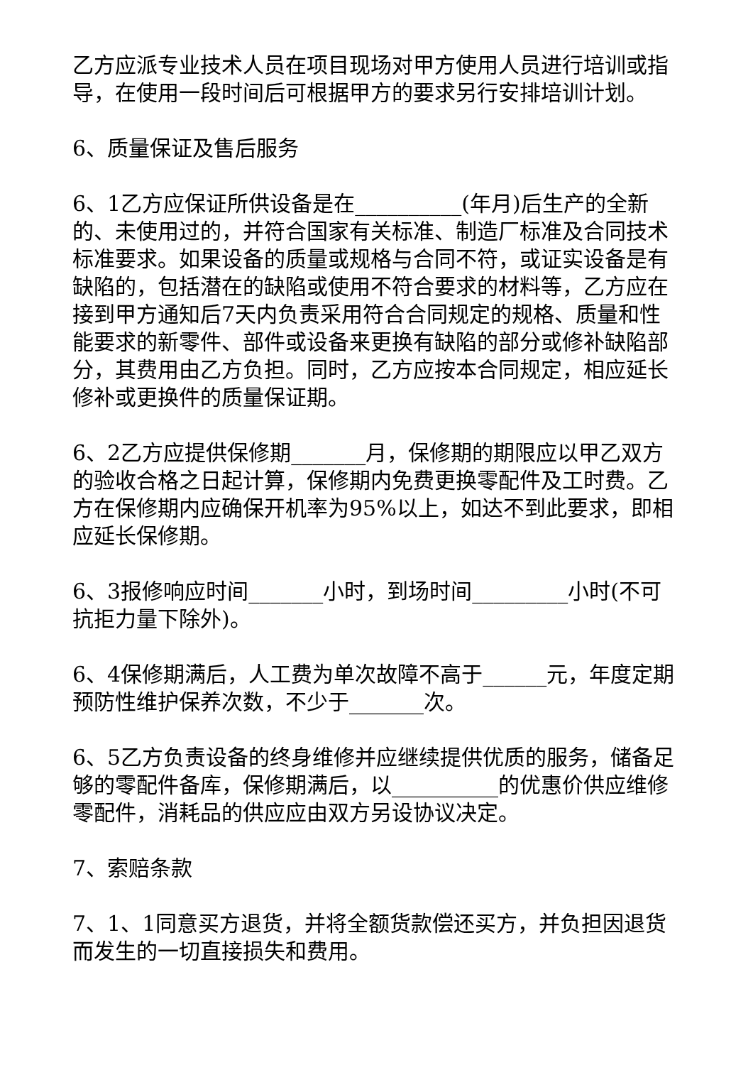乙方应派专业技术人员在项目现场对甲方使用人员进行培训或指导，在使用一段时间后可根据甲方的要求另行安排培训计划。
6、质量保证及售后服务
6、1乙方应保证所供设备是在__________(年月)后生产的全新的、未使用过的，并符合国家有关标准、制造厂标准及合同技术标准要求。如果设备的质量或规格与合同不符，或证实设备是有缺陷的，包括潜在的缺陷或使用不符合要求的材料等，乙方应在接到甲方通知后7天内负责采用符合合同规定的规格、质量和性能要求的新零件、部件或设备来更换有缺陷的部分或修补缺陷部分，其费用由乙方负担。同时，乙方应按本合同规定，相应延长修补或更换件的质量保证期。
6、2乙方应提供保修期_______月，保修期的期限应以甲乙双方的验收合格之日起计算，保修期内免费更换零配件及工时费。乙方在保修期内应确保开机率为95%以上，如达不到此要求，即相应延长保修期。
6、3报修响应时间_______小时，到场时间_________小时(不可抗拒力量下除外)。
6、4保修期满后，人工费为单次故障不高于______元，年度定期预防性维护保养次数，不少于_______次。
6、5乙方负责设备的终身维修并应继续提供优质的服务，储备足够的零配件备库，保修期满后，以__________的优惠价供应维修零配件，消耗品的供应应由双方另设协议决定。
7、索赔条款
7、1、1同意买方退货，并将全额货款偿还买方，并负担因退货而发生的一切直接损失和费用。